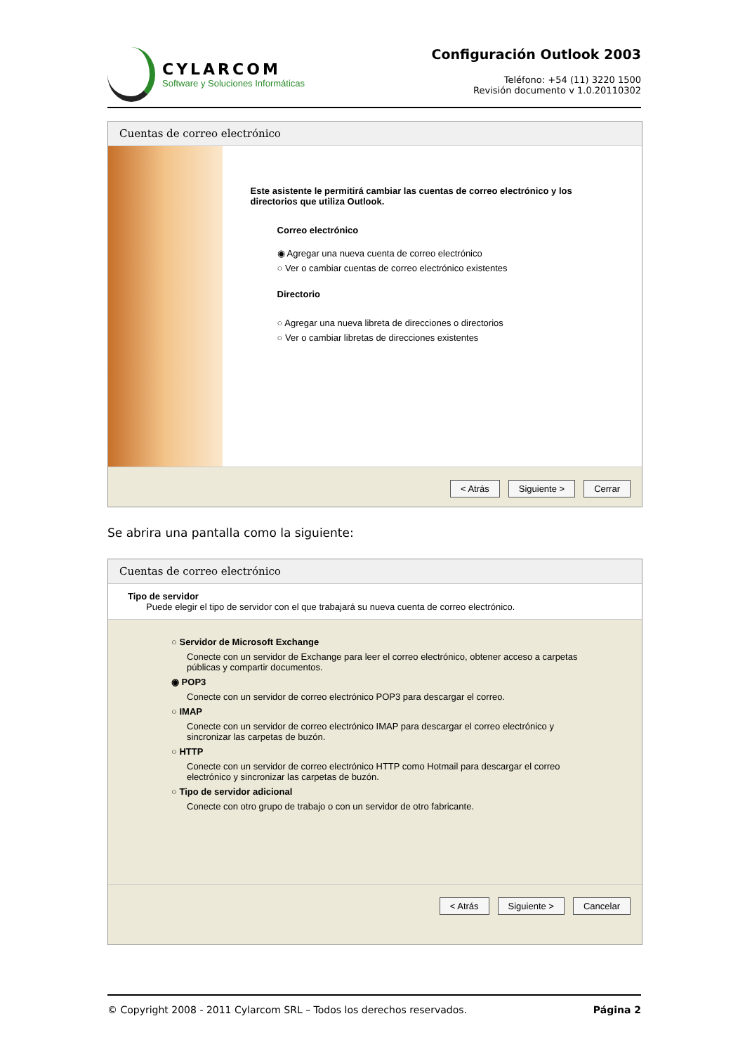CYLARCOM
Software y Soluciones Informáticas
Configuración Outlook 2003
Teléfono: +54 (11) 3220 1500
Revisión documento v 1.0.20110302
Cuentas de correo electrónico
Este asistente le permitirá cambiar las cuentas de correo electrónico y los directorios que utiliza Outlook.
Correo electrónico
◉ Agregar una nueva cuenta de correo electrónico
○ Ver o cambiar cuentas de correo electrónico existentes
Directorio
○ Agregar una nueva libreta de direcciones o directorios
○ Ver o cambiar libretas de direcciones existentes
< Atrás Siguiente > Cerrar
Se abrira una pantalla como la siguiente:
Cuentas de correo electrónico
Tipo de servidor
Puede elegir el tipo de servidor con el que trabajará su nueva cuenta de correo electrónico.
○ Servidor de Microsoft Exchange
Conecte con un servidor de Exchange para leer el correo electrónico, obtener acceso a carpetas públicas y compartir documentos.
◉ POP3
Conecte con un servidor de correo electrónico POP3 para descargar el correo.
○ IMAP
Conecte con un servidor de correo electrónico IMAP para descargar el correo electrónico y sincronizar las carpetas de buzón.
○ HTTP
Conecte con un servidor de correo electrónico HTTP como Hotmail para descargar el correo electrónico y sincronizar las carpetas de buzón.
○ Tipo de servidor adicional
Conecte con otro grupo de trabajo o con un servidor de otro fabricante.
< Atrás Siguiente > Cancelar
© Copyright 2008 - 2011 Cylarcom SRL – Todos los derechos reservados. Página 2